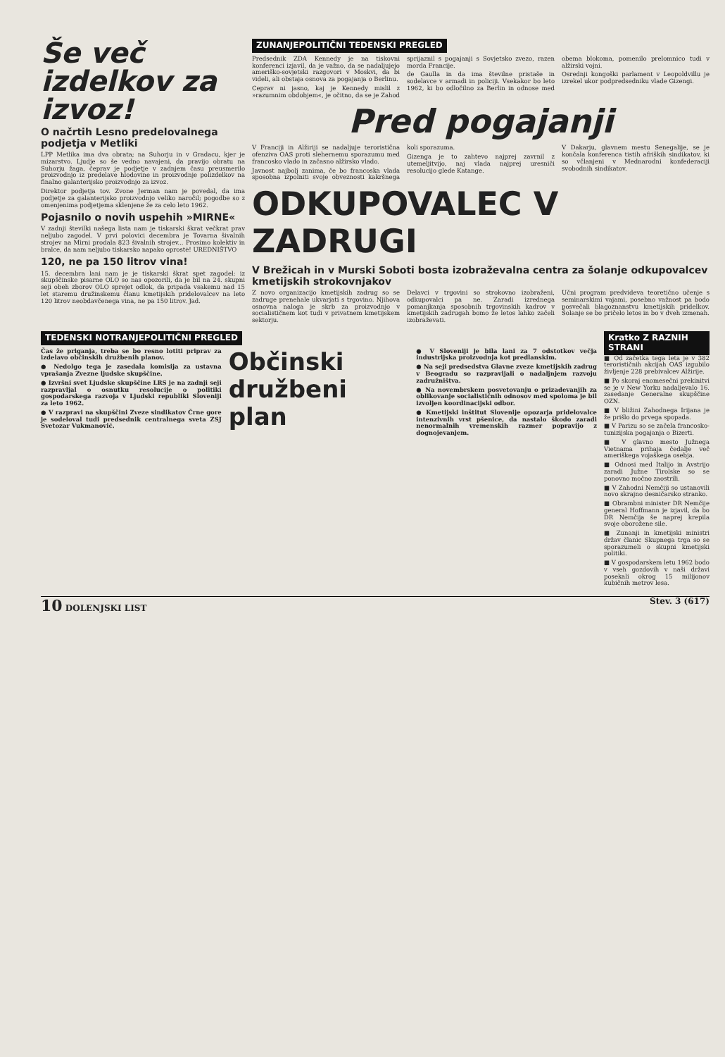Še več izdelkov za izvoz!
O načrtih Lesno predelovalnega podjetja v Metliki
LPP Metlika ima dva obrata; na Suhorju in v Gradacu, kjer je mizarstvo. Ljudje so še vedno navajeni, da pravijo obratu na Suhorju žaga, čeprav je podjetje v zadnjem času preusmerilo proizvodnjo iz predelave hlodovine in proizvodnje polizdelkov na finalno galanterijsko proizvodnjo za izvoz.
Direktor podjetja tov. Zvone Jerman nam je povedal, da ima podjetje za galanterijsko proizvodnjo veliko naročil; pogodbe so z omenjenima podjetjema sklenjene že za celo leto 1962.
Pojasnilo o novih uspehih »MIRNE«
V zadnji številki našega lista nam je tiskarski škrat večkrat prav neljubo zagodel. V prvi polovici decembra je Tovarna šivalnih strojev na Mirni prodala 823 šivalnih strojev... Prosimo kolektiv in bralce, da nam neljubo tiskarsko napako oprostė! UREDNIŠTVO
120, ne pa 150 litrov vina!
15. decembra lani nam je je tiskarski škrat spet zagodel: iz skupščinske pisarne OLO so nas opozorili, da je bil na 24. skupni seji obeh zborov OLO sprejet odlok, da pripada vsakemu nad 15 let staremu družinskemu članu kmetijskih pridelovalcev na leto 120 litrov neobdavčenega vina, ne pa 150 litrov. Jad.
ZUNANJEPOLITIČNI TEDENSKI PREGLED
Predsednik ZDA Kennedy je na tiskovni konferenci izjavil, da je važno, da se nadaljujejo ameriško-sovjetski razgovori v Moskvi, da bi videli, ali obstaja osnova za pogajanja o Berlinu.
Ceprav ni jasno, kaj je Kennedy mislil z »razumnim obdobjem«, je očitno, da se je Zahod sprijaznil s pogajanji s Sovjetsko zvezo, razen morda Francije.
de Gaulla in da ima številne pristaše in sodelavce v armadi in policiji. Vsekakor bo leto 1962, ki bo odločilno za Berlin in odnose med obema blokoma, pomenilo prelomnico tudi v alžirski vojni.
Osrednji kongoški parlament v Leopoldvillu je izrekel ukor podpredsedniku vlade Gizengi.
Pred pogajanji
V Franciji in Alžiriji se nadaljuje teroristična ofenziva OAS proti slehernemu sporazumu med francosko vlado in začasno alžirsko vlado.
Javnost najbolj zanima, če bo francoska vlada sposobna izpolniti svoje obveznosti kakršnega koli sporazuma.
Gizenga je to zahtevo najprej zavrnil z utemeljitvijo, naj vlada najprej uresniči resolucijo glede Katange.
V Dakarju, glavnem mestu Senegalije, se je končala konferenca tistih afriških sindikatov, ki so včlanjeni v Mednarodni konfederaciji svobodnih sindikatov.
ODKUPOVALEC V ZADRUGI
V Brežicah in v Murski Soboti bosta izobraževalna centra za šolanje odkupovalcev kmetijskih strokovnjakov
Z novo organizacijo kmetijskih zadrug so se zadruge prenehale ukvarjati s trgovino. Njihova osnovna naloga je skrb za proizvodnjo v socialističnem kot tudi v privatnem kmetijskem sektorju.
Delavci v trgovini so strokovno izobraženi, odkupovalci pa ne. Zaradi izrednega pomanjkanja sposobnih trgovinskih kadrov v kmetijskih zadrugah bomo že letos lahko začeli izobraževati.
Učni program predvideva teoretično učenje s seminarskimi vajami, posebno važnost pa bodo posvečali blagoznanstvu kmetijskih pridelkov. Šolanje se bo pričelo letos in bo v dveh izmenah.
TEDENSKI NOTRANJEPOLITIČNI PREGLED
Čas že priganja, treba se bo resno lotiti priprav za izdelavo občinskih družbenih planov.
● Nedolgo tega je zasedala komisija za ustavna vprašanja Zvezne ljudske skupščine.
● Izvršni svet Ljudske skupščine LRS je na zadnji seji razpravljal o osnutku resolucije o politiki gospodarskega razvoja v Ljudski republiki Sloveniji za leto 1962.
● V razpravi na skupščini Zveze sindikatov Črne gore je sodeloval tudi predsednik centralnega sveta ZSJ Svetozar Vukmanović.
Občinski družbeni plan
● V Sloveniji je bila lani za 7 odstotkov večja industrijska proizvodnja kot predlanskim.
● Na seji predsedstva Glavne zveze kmetijskih zadrug v Beogradu so razpravljali o nadaljnjem razvoju zadružništva.
● Na novembrskem posvetovanju o prizadevanjih za oblikovanje socialističnih odnosov med spoloma je bil izvoljen koordinacijski odbor.
● Kmetijski inštitut Slovenije opozarja pridelovalce intenzivnih vrst pšenice, da nastalo škodo zaradi nenormalnih vremenskih razmer popravijo z dognojevanjem.
Kratko Z RAZNIH STRANI
■ Od začetka tega leta je v 382 terorističnih akcijah OAS izgubilo življenje 228 prebivalcev Alžirije.
■ Po skoraj enomesečni prekinitvi se je v New Yorku nadaljevalo 16. zasedanje Generalne skupščine OZN.
■ V bližini Zahodnega Irijana je že prišlo do prvega spopada.
■ V Parizu so se začela francosko-tunizijska pogajanja o Bizerti.
■ V glavno mesto Južnega Vietnama prihaja čedalje več ameriškega vojaškega osebja.
■ Odnosi med Italijo in Avstrijo zaradi Južne Tirolske so se ponovno močno zaostrili.
■ V Zahodni Nemčiji so ustanovili novo skrajno desničarsko stranko.
■ Obrambni minister DR Nemčije general Hoffmann je izjavil, da bo DR Nemčija še naprej krepila svoje oborožene sile.
■ Zunanji in kmetijski ministri držav članic Skupnega trga so se sporazumeli o skupni kmetijski politiki.
■ V gospodarskem letu 1962 bodo v vseh gozdovih v naši državi posekali okrog 15 milijonov kubičnih metrov lesa.
10 DOLENJSKI LIST Štev. 3 (617)